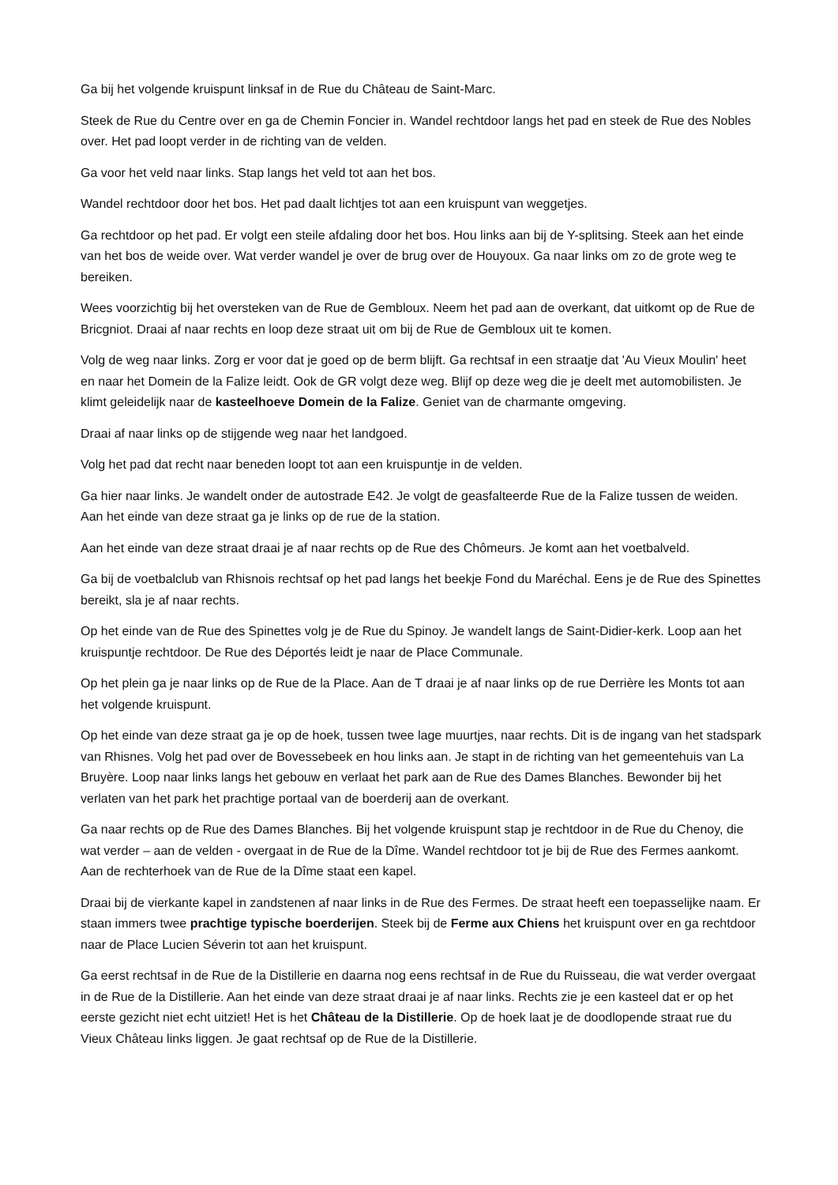Ga bij het volgende kruispunt linksaf in de Rue du Château de Saint-Marc.
Steek de Rue du Centre over en ga de Chemin Foncier in. Wandel rechtdoor langs het pad en steek de Rue des Nobles over. Het pad loopt verder in de richting van de velden.
Ga voor het veld naar links. Stap langs het veld tot aan het bos.
Wandel rechtdoor door het bos. Het pad daalt lichtjes tot aan een kruispunt van weggetjes.
Ga rechtdoor op het pad. Er volgt een steile afdaling door het bos. Hou links aan bij de Y-splitsing. Steek aan het einde van het bos de weide over. Wat verder wandel je over de brug over de Houyoux. Ga naar links om zo de grote weg te bereiken.
Wees voorzichtig bij het oversteken van de Rue de Gembloux. Neem het pad aan de overkant, dat uitkomt op de Rue de Bricgniot. Draai af naar rechts en loop deze straat uit om bij de Rue de Gembloux uit te komen.
Volg de weg naar links. Zorg er voor dat je goed op de berm blijft. Ga rechtsaf in een straatje dat 'Au Vieux Moulin' heet en naar het Domein de la Falize leidt. Ook de GR volgt deze weg. Blijf op deze weg die je deelt met automobilisten. Je klimt geleidelijk naar de kasteelhoeve Domein de la Falize. Geniet van de charmante omgeving.
Draai af naar links op de stijgende weg naar het landgoed.
Volg het pad dat recht naar beneden loopt tot aan een kruispuntje in de velden.
Ga hier naar links. Je wandelt onder de autostrade E42. Je volgt de geasfalteerde Rue de la Falize tussen de weiden. Aan het einde van deze straat ga je links op de rue de la station.
Aan het einde van deze straat draai je af naar rechts op de Rue des Chômeurs. Je komt aan het voetbalveld.
Ga bij de voetbalclub van Rhisnois rechtsaf op het pad langs het beekje Fond du Maréchal. Eens je de Rue des Spinettes bereikt, sla je af naar rechts.
Op het einde van de Rue des Spinettes volg je de Rue du Spinoy. Je wandelt langs de Saint-Didier-kerk. Loop aan het kruispuntje rechtdoor. De Rue des Déportés leidt je naar de Place Communale.
Op het plein ga je naar links op de Rue de la Place. Aan de T draai je af naar links op de rue Derrière les Monts tot aan het volgende kruispunt.
Op het einde van deze straat ga je op de hoek, tussen twee lage muurtjes, naar rechts. Dit is de ingang van het stadspark van Rhisnes. Volg het pad over de Bovessebeek en hou links aan. Je stapt in de richting van het gemeentehuis van La Bruyère. Loop naar links langs het gebouw en verlaat het park aan de Rue des Dames Blanches. Bewonder bij het verlaten van het park het prachtige portaal van de boerderij aan de overkant.
Ga naar rechts op de Rue des Dames Blanches. Bij het volgende kruispunt stap je rechtdoor in de Rue du Chenoy, die wat verder – aan de velden - overgaat in de Rue de la Dîme. Wandel rechtdoor tot je bij de Rue des Fermes aankomt. Aan de rechterhoek van de Rue de la Dîme staat een kapel.
Draai bij de vierkante kapel in zandstenen af naar links in de Rue des Fermes. De straat heeft een toepasselijke naam. Er staan immers twee prachtige typische boerderijen. Steek bij de Ferme aux Chiens het kruispunt over en ga rechtdoor naar de Place Lucien Séverin tot aan het kruispunt.
Ga eerst rechtsaf in de Rue de la Distillerie en daarna nog eens rechtsaf in de Rue du Ruisseau, die wat verder overgaat in de Rue de la Distillerie. Aan het einde van deze straat draai je af naar links. Rechts zie je een kasteel dat er op het eerste gezicht niet echt uitziet! Het is het Château de la Distillerie. Op de hoek laat je de doodlopende straat rue du Vieux Château links liggen. Je gaat rechtsaf op de Rue de la Distillerie.